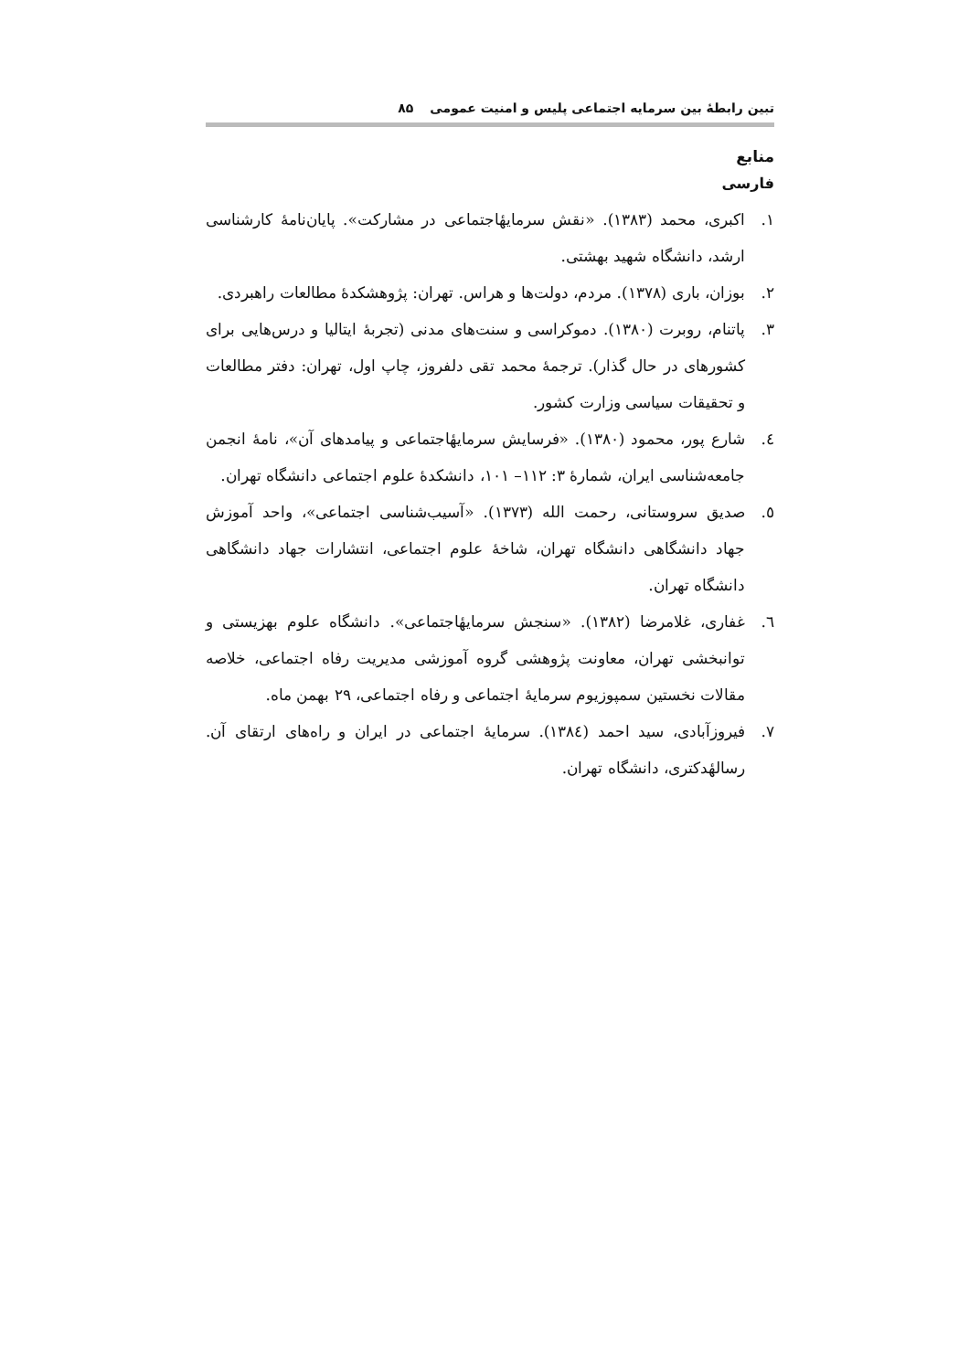تبین رابطهٔ بین سرمایه اجتماعی پلیس و امنیت عمومی ۸۵
منابع
فارسی
۱. اکبری، محمد (۱۳۸۳). «نقش سرمایهٔاجتماعی در مشارکت». پایان‌نامهٔ کارشناسی ارشد، دانشگاه شهید بهشتی.
۲. بوزان، باری (۱۳۷۸). مردم، دولت‌ها و هراس. تهران: پژوهشکدهٔ مطالعات راهبردی.
۳. پاتنام، روبرت (۱۳۸۰). دموکراسی و سنت‌های مدنی (تجربهٔ ایتالیا و درس‌هایی برای کشورهای در حال گذار). ترجمهٔ محمد تقی دلفروز، چاپ اول، تهران: دفتر مطالعات و تحقیقات سیاسی وزارت کشور.
٤. شارع پور، محمود (۱۳۸۰). «فرسایش سرمایهٔاجتماعی و پیامدهای آن»، نامهٔ انجمن جامعه‌شناسی ایران، شمارهٔ ۳: ۱۱۲– ۱۰۱، دانشکدهٔ علوم اجتماعی دانشگاه تهران.
٥. صدیق سروستانی، رحمت الله (۱۳۷۳). «آسیب‌شناسی اجتماعی»، واحد آموزش جهاد دانشگاهی دانشگاه تهران، شاخهٔ علوم اجتماعی، انتشارات جهاد دانشگاهی دانشگاه تهران.
٦. غفاری، غلامرضا (۱۳۸۲). «سنجش سرمایهٔاجتماعی». دانشگاه علوم بهزیستی و توانبخشی تهران، معاونت پژوهشی گروه آموزشی مدیریت رفاه اجتماعی، خلاصه مقالات نخستین سمپوزیوم سرمایهٔ اجتماعی و رفاه اجتماعی، ۲۹ بهمن ماه.
۷. فیروزآبادی، سید احمد (۱۳۸٤). سرمایهٔ اجتماعی در ایران و راه‌های ارتقای آن. رسالهٔدکتری، دانشگاه تهران.